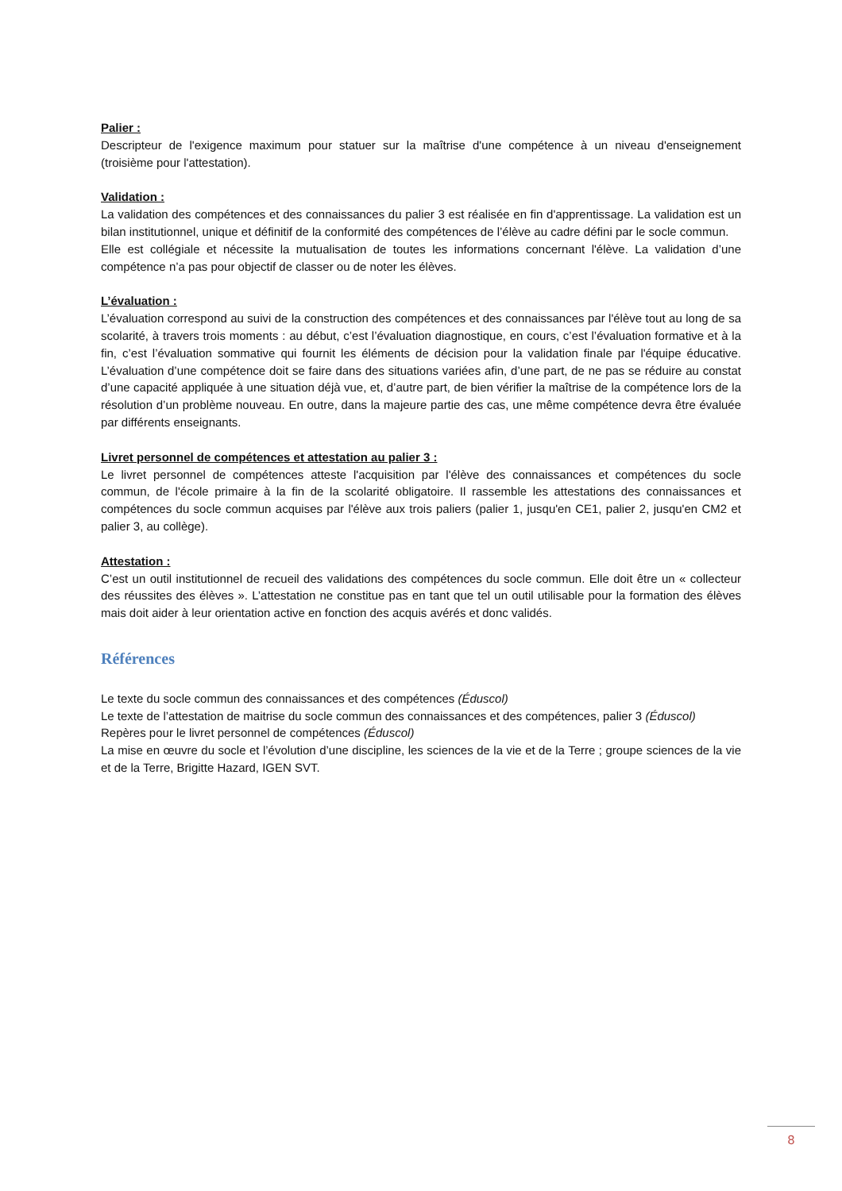Palier :
Descripteur de l'exigence maximum pour statuer sur la maîtrise d'une compétence à un niveau d'enseignement (troisième pour l'attestation).
Validation :
La validation des compétences et des connaissances du palier 3 est réalisée en fin d'apprentissage. La validation est un bilan institutionnel, unique et définitif de la conformité des compétences de l’élève au cadre défini par le socle commun.
Elle est collégiale et nécessite la mutualisation de toutes les informations concernant l'élève. La validation d’une compétence n’a pas pour objectif de classer ou de noter les élèves.
L’évaluation :
L’évaluation correspond au suivi de la construction des compétences et des connaissances par l'élève tout au long de sa scolarité, à travers trois moments : au début, c’est l’évaluation diagnostique, en cours, c’est l’évaluation formative et à la fin, c’est l’évaluation sommative qui fournit les éléments de décision pour la validation finale par l'équipe éducative. L’évaluation d’une compétence doit se faire dans des situations variées afin, d’une part, de ne pas se réduire au constat d’une capacité appliquée à une situation déjà vue, et, d’autre part, de bien vérifier la maîtrise de la compétence lors de la résolution d’un problème nouveau. En outre, dans la majeure partie des cas, une même compétence devra être évaluée par différents enseignants.
Livret personnel de compétences et attestation au palier 3 :
Le livret personnel de compétences atteste l'acquisition par l'élève des connaissances et compétences du socle commun, de l'école primaire à la fin de la scolarité obligatoire. Il rassemble les attestations des connaissances et compétences du socle commun acquises par l'élève aux trois paliers (palier 1, jusqu'en CE1, palier 2, jusqu'en CM2 et palier 3, au collège).
Attestation :
C’est un outil institutionnel de recueil des validations des compétences du socle commun. Elle doit être un « collecteur des réussites des élèves ». L’attestation ne constitue pas en tant que tel un outil utilisable pour la formation des élèves mais doit aider à leur orientation active en fonction des acquis avérés et donc validés.
Références
Le texte du socle commun des connaissances et des compétences (Éduscol)
Le texte de l’attestation de maitrise du socle commun des connaissances et des compétences, palier 3 (Éduscol)
Repères pour le livret personnel de compétences (Éduscol)
La mise en œuvre du socle et l’évolution d’une discipline, les sciences de la vie et de la Terre ; groupe sciences de la vie et de la Terre, Brigitte Hazard, IGEN SVT.
8